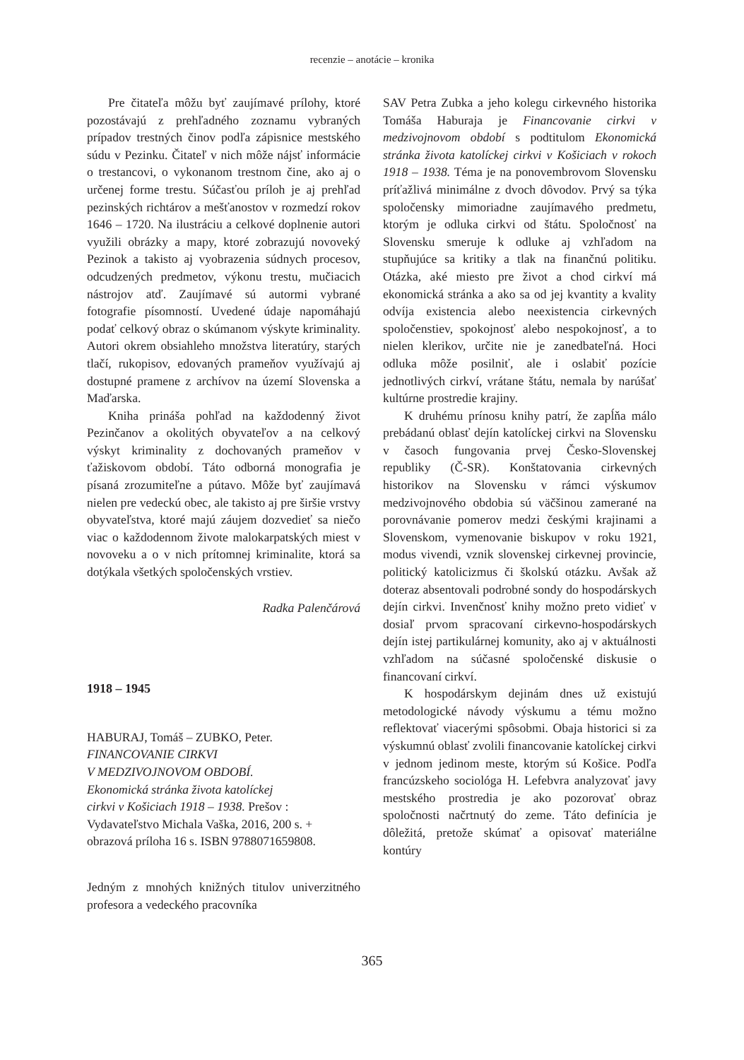recenzie – anotácie – kronika
Pre čitateľa môžu byť zaujímavé prílohy, ktoré pozostávajú z prehľadného zoznamu vybraných prípadov trestných činov podľa zápisnice mestského súdu v Pezinku. Čitateľ v nich môže nájsť informácie o trestancovi, o vykonanom trestnom čine, ako aj o určenej forme trestu. Súčasťou príloh je aj prehľad pezinských richtárov a mešťanostov v rozmedzí rokov 1646 – 1720. Na ilustráciu a celkové doplnenie autori využili obrázky a mapy, ktoré zobrazujú novoveký Pezinok a takisto aj vyobrazenia súdnych procesov, odcudzených predmetov, výkonu trestu, mučiacich nástrojov atď. Zaujímavé sú autormi vybrané fotografie písomností. Uvedené údaje napomáhajú podať celkový obraz o skúmanom výskyte kriminality. Autori okrem obsiahleho množstva literatúry, starých tlačí, rukopisov, edovaných prameňov využívajú aj dostupné pramene z archívov na území Slovenska a Maďarska.
Kniha prináša pohľad na každodenný život Pezinčanov a okolitých obyvateľov a na celkový výskyt kriminality z dochovaných prameňov v ťažiskovom období. Táto odborná monografia je písaná zrozumiteľne a pútavo. Môže byť zaujímavá nielen pre vedeckú obec, ale takisto aj pre širšie vrstvy obyvateľstva, ktoré majú záujem dozvedieť sa niečo viac o každodennom živote malokarpatských miest v novoveku a o v nich prítomnej kriminalite, ktorá sa dotýkala všetkých spoločenských vrstiev.
Radka Palenčárová
1918 – 1945
HABURAJ, Tomáš – ZUBKO, Peter.
FINANCOVANIE CIRKVI
V MEDZIVOJNOVOM OBDOBÍ.
Ekonomická stránka života katolíckej
cirkvi v Košiciach 1918 – 1938. Prešov :
Vydavateľstvo Michala Vaška, 2016, 200 s. +
obrazová príloha 16 s. ISBN 9788071659808.
Jedným z mnohých knižných titulov univerzitného profesora a vedeckého pracovníka
SAV Petra Zubka a jeho kolegu cirkevného historika Tomáša Haburaja je Financovanie cirkvi v medzivojnovom období s podtitulom Ekonomická stránka života katolíckej cirkvi v Košiciach v rokoch 1918 – 1938. Téma je na ponovembrovom Slovensku príťažlivá minimálne z dvoch dôvodov. Prvý sa týka spoločensky mimoriadne zaujímavého predmetu, ktorým je odluka cirkvi od štátu. Spoločnosť na Slovensku smeruje k odluke aj vzhľadom na stupňujúce sa kritiky a tlak na finančnú politiku. Otázka, aké miesto pre život a chod cirkví má ekonomická stránka a ako sa od jej kvantity a kvality odvíja existencia alebo neexistencia cirkevných spoločenstiev, spokojnosť alebo nespokojnosť, a to nielen klerikov, určite nie je zanedbateľná. Hoci odluka môže posilniť, ale i oslabiť pozície jednotlivých cirkví, vrátane štátu, nemala by narúšať kultúrne prostredie krajiny.
K druhému prínosu knihy patrí, že zapĺňa málo prebádanú oblasť dejín katolíckej cirkvi na Slovensku v časoch fungovania prvej Česko-Slovenskej republiky (Č-SR). Konštatovania cirkevných historikov na Slovensku v rámci výskumov medzivojnového obdobia sú väčšinou zamerané na porovnávanie pomerov medzi českými krajinami a Slovenskom, vymenovanie biskupov v roku 1921, modus vivendi, vznik slovenskej cirkevnej provincie, politický katolicizmus či školskú otázku. Avšak až doteraz absentovali podrobné sondy do hospodárskych dejín cirkvi. Invenčnosť knihy možno preto vidieť v dosiaľ prvom spracovaní cirkevno-hospodárskych dejín istej partikulárnej komunity, ako aj v aktuálnosti vzhľadom na súčasné spoločenské diskusie o financovaní cirkví.
K hospodárskym dejinám dnes už existujú metodologické návody výskumu a tému možno reflektovať viacerými spôsobmi. Obaja historici si za výskumnú oblasť zvolili financovanie katolíckej cirkvi v jednom jedinom meste, ktorým sú Košice. Podľa francúzskeho sociológa H. Lefebvra analyzovať javy mestského prostredia je ako pozorovať obraz spoločnosti načrtnutý do zeme. Táto definícia je dôležitá, pretože skúmať a opisovať materiálne kontúry
365